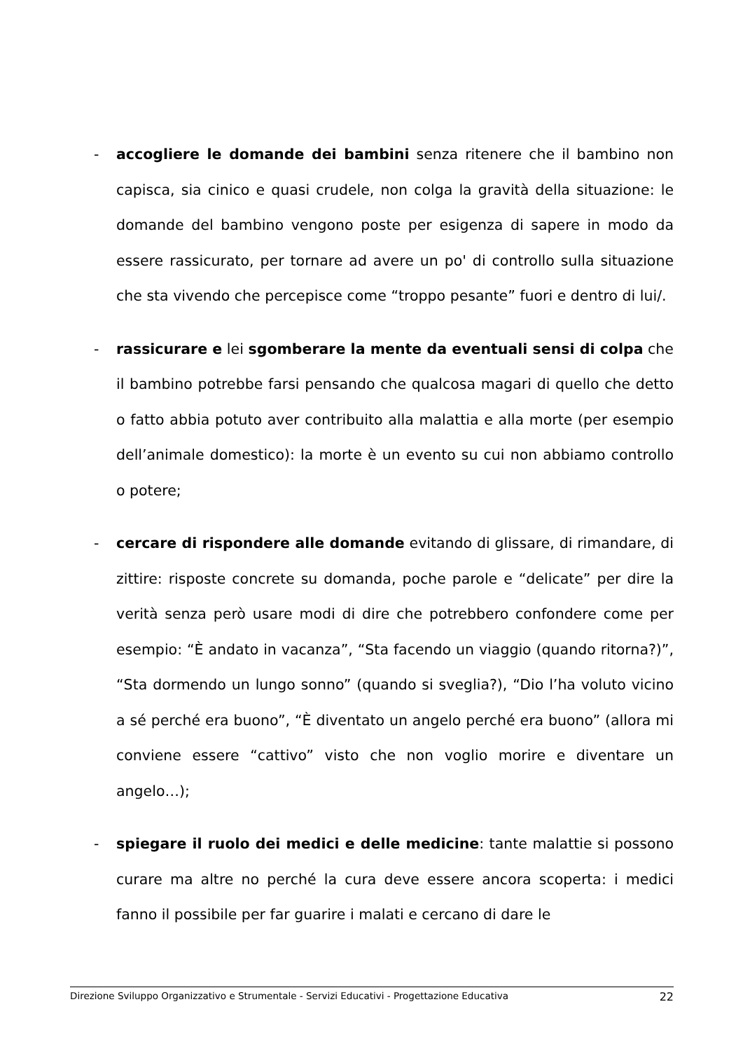- accogliere le domande dei bambini senza ritenere che il bambino non capisca, sia cinico e quasi crudele, non colga la gravità della situazione: le domande del bambino vengono poste per esigenza di sapere in modo da essere rassicurato, per tornare ad avere un po' di controllo sulla situazione che sta vivendo che percepisce come “troppo pesante” fuori e dentro di lui/.
- rassicurare e lei sgomberare la mente da eventuali sensi di colpa che il bambino potrebbe farsi pensando che qualcosa magari di quello che detto o fatto abbia potuto aver contribuito alla malattia e alla morte (per esempio dell’animale domestico): la morte è un evento su cui non abbiamo controllo o potere;
- cercare di rispondere alle domande evitando di glissare, di rimandare, di zittire: risposte concrete su domanda, poche parole e “delicate” per dire la verità senza però usare modi di dire che potrebbero confondere come per esempio: “È andato in vacanza”, “Sta facendo un viaggio (quando ritorna?)”, “Sta dormendo un lungo sonno” (quando si sveglia?), “Dio l’ha voluto vicino a sé perché era buono”, “È diventato un angelo perché era buono” (allora mi conviene essere “cattivo” visto che non voglio morire e diventare un angelo…);
- spiegare il ruolo dei medici e delle medicine: tante malattie si possono curare ma altre no perché la cura deve essere ancora scoperta: i medici fanno il possibile per far guarire i malati e cercano di dare le
Direzione Sviluppo Organizzativo e Strumentale - Servizi Educativi - Progettazione Educativa 22